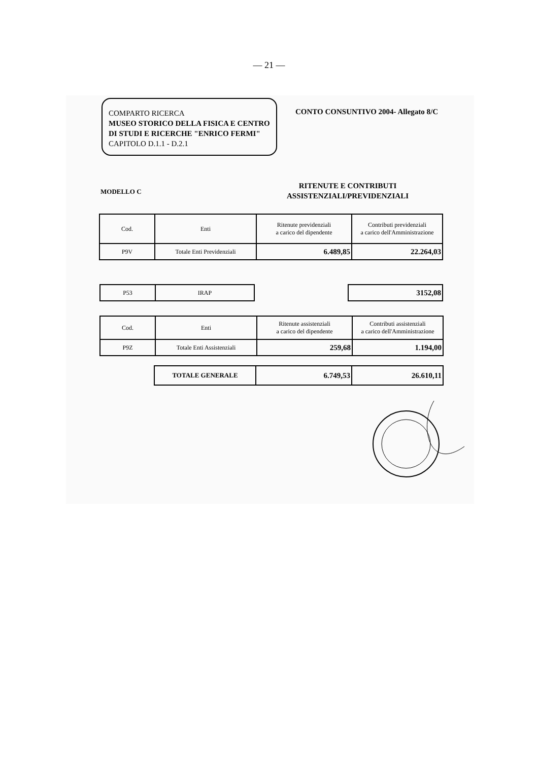— 21 —
COMPARTO RICERCA
MUSEO STORICO DELLA FISICA E CENTRO DI STUDI E RICERCHE "ENRICO FERMI"
CAPITOLO D.1.1 - D.2.1
CONTO CONSUNTIVO 2004- Allegato 8/C
MODELLO C
RITENUTE E CONTRIBUTI ASSISTENZIALI/PREVIDENZIALI
| Cod. | Enti | Ritenute previdenziali a carico del dipendente | Contributi previdenziali a carico dell'Amministrazione |
| P9V | Totale Enti Previdenziali | 6.489,85 | 22.264,03 |
| P53 | IRAP |
| 3152,08 |
| Cod. | Enti | Ritenute assistenziali a carico del dipendente | Contributi assistenziali a carico dell'Amministrazione |
| P9Z | Totale Enti Assistenziali | 259,68 | 1.194,00 |
| TOTALE GENERALE | 6.749,53 | 26.610,11 |